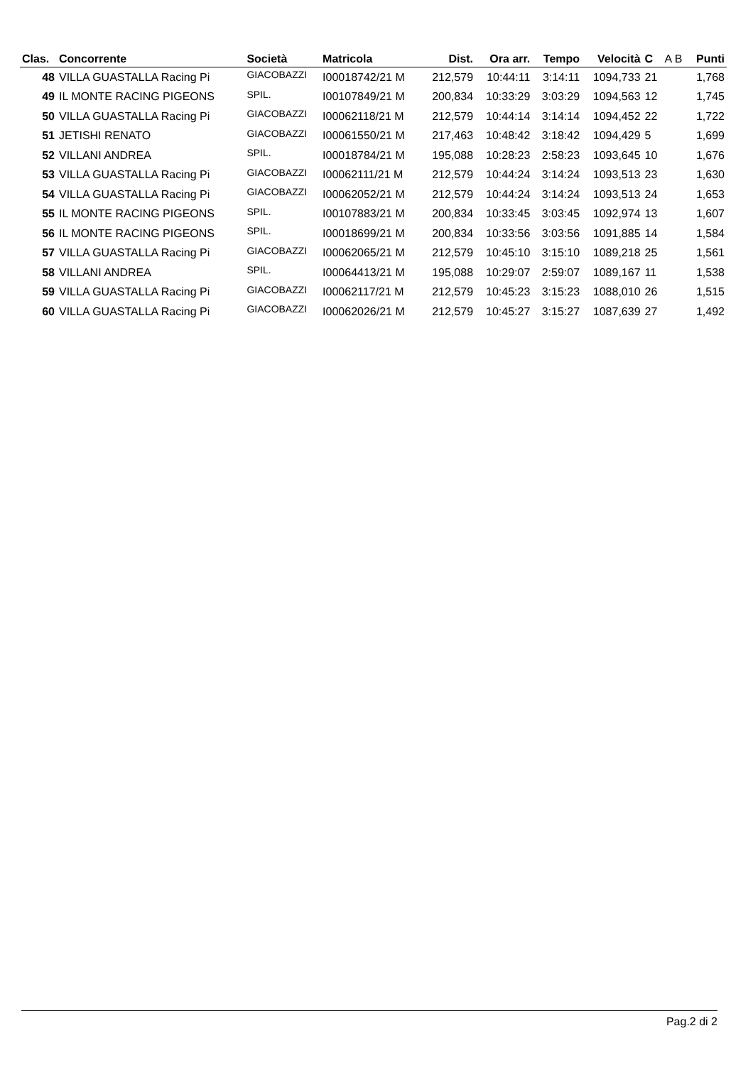| Clas. | Concorrente | Società | Matricola | Dist. | Ora arr. | Tempo | Velocità | C | A B | Punti |
| --- | --- | --- | --- | --- | --- | --- | --- | --- | --- | --- |
| 48 | VILLA GUASTALLA Racing Pi | GIACOBAZZI | I00018742/21 M | 212,579 | 10:44:11 | 3:14:11 | 1094,733 | 21 | | 1,768 |
| 49 | IL MONTE RACING PIGEONS | SPIL. | I00107849/21 M | 200,834 | 10:33:29 | 3:03:29 | 1094,563 | 12 | | 1,745 |
| 50 | VILLA GUASTALLA Racing Pi | GIACOBAZZI | I00062118/21 M | 212,579 | 10:44:14 | 3:14:14 | 1094,452 | 22 | | 1,722 |
| 51 | JETISHI RENATO | GIACOBAZZI | I00061550/21 M | 217,463 | 10:48:42 | 3:18:42 | 1094,429 | 5 | | 1,699 |
| 52 | VILLANI ANDREA | SPIL. | I00018784/21 M | 195,088 | 10:28:23 | 2:58:23 | 1093,645 | 10 | | 1,676 |
| 53 | VILLA GUASTALLA Racing Pi | GIACOBAZZI | I00062111/21 M | 212,579 | 10:44:24 | 3:14:24 | 1093,513 | 23 | | 1,630 |
| 54 | VILLA GUASTALLA Racing Pi | GIACOBAZZI | I00062052/21 M | 212,579 | 10:44:24 | 3:14:24 | 1093,513 | 24 | | 1,653 |
| 55 | IL MONTE RACING PIGEONS | SPIL. | I00107883/21 M | 200,834 | 10:33:45 | 3:03:45 | 1092,974 | 13 | | 1,607 |
| 56 | IL MONTE RACING PIGEONS | SPIL. | I00018699/21 M | 200,834 | 10:33:56 | 3:03:56 | 1091,885 | 14 | | 1,584 |
| 57 | VILLA GUASTALLA Racing Pi | GIACOBAZZI | I00062065/21 M | 212,579 | 10:45:10 | 3:15:10 | 1089,218 | 25 | | 1,561 |
| 58 | VILLANI ANDREA | SPIL. | I00064413/21 M | 195,088 | 10:29:07 | 2:59:07 | 1089,167 | 11 | | 1,538 |
| 59 | VILLA GUASTALLA Racing Pi | GIACOBAZZI | I00062117/21 M | 212,579 | 10:45:23 | 3:15:23 | 1088,010 | 26 | | 1,515 |
| 60 | VILLA GUASTALLA Racing Pi | GIACOBAZZI | I00062026/21 M | 212,579 | 10:45:27 | 3:15:27 | 1087,639 | 27 | | 1,492 |
Pag.2 di 2